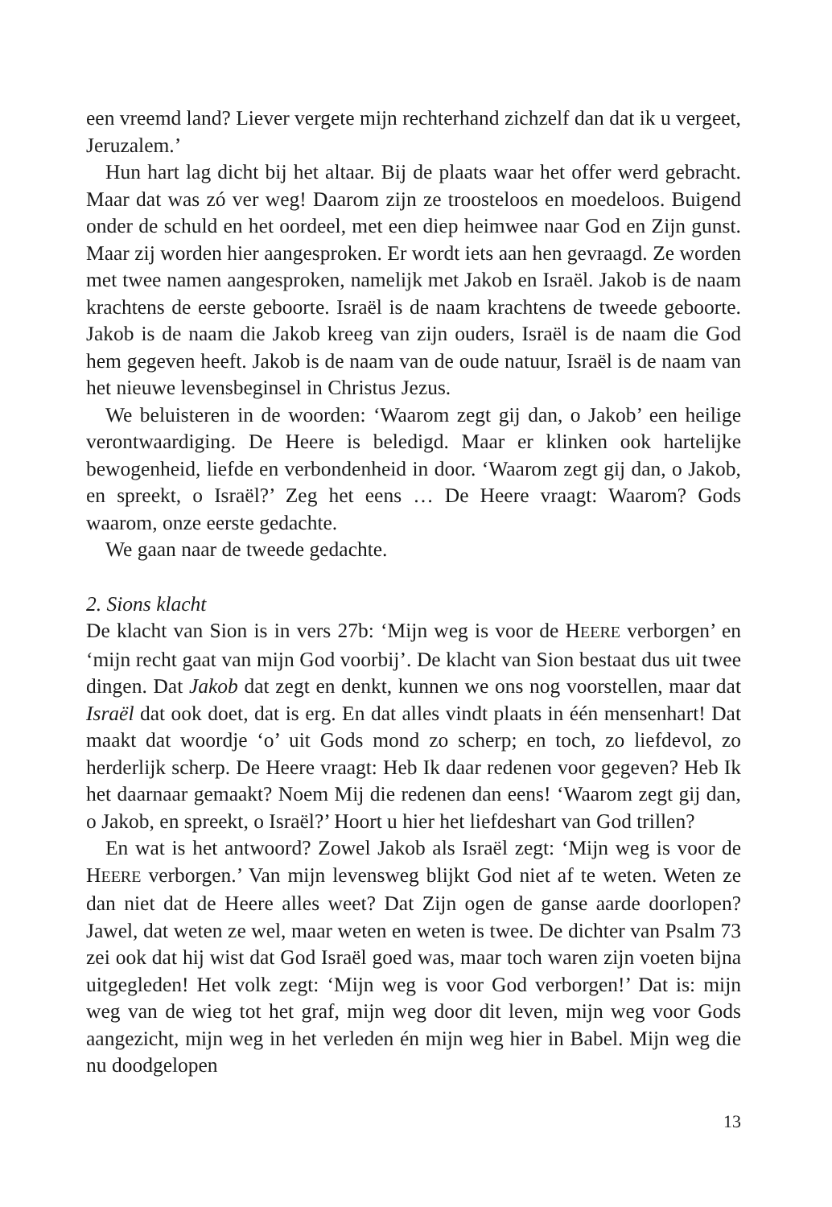een vreemd land? Liever vergete mijn rechterhand zichzelf dan dat ik u vergeet, Jeruzalem.’
Hun hart lag dicht bij het altaar. Bij de plaats waar het offer werd gebracht. Maar dat was zó ver weg! Daarom zijn ze troosteloos en moedeloos. Buigend onder de schuld en het oordeel, met een diep heimwee naar God en Zijn gunst. Maar zij worden hier aangesproken. Er wordt iets aan hen gevraagd. Ze worden met twee namen aange­sproken, namelijk met Jakob en Israël. Jakob is de naam krachtens de eerste geboorte. Israël is de naam krachtens de tweede geboorte. Jakob is de naam die Jakob kreeg van zijn ouders, Israël is de naam die God hem gegeven heeft. Jakob is de naam van de oude natuur, Israël is de naam van het nieuwe levensbeginsel in Christus Jezus.
We beluisteren in de woorden: ‘Waarom zegt gij dan, o Jakob’ een heilige verontwaardiging. De Heere is beledigd. Maar er klin­ken ook hartelijke bewogenheid, liefde en verbondenheid in door. ‘Waarom zegt gij dan, o Jakob, en spreekt, o Israël?’ Zeg het eens … De Heere vraagt: Waarom? Gods waarom, onze eerste gedachte.
We gaan naar de tweede gedachte.
2. Sions klacht
De klacht van Sion is in vers 27b: ‘Mijn weg is voor de HEERE verborgen’ en ‘mijn recht gaat van mijn God voorbij’. De klacht van Sion bestaat dus uit twee dingen. Dat Jakob dat zegt en denkt, kunnen we ons nog voorstellen, maar dat Israël dat ook doet, dat is erg. En dat alles vindt plaats in één mensenhart! Dat maakt dat woordje ‘o’ uit Gods mond zo scherp; en toch, zo liefdevol, zo herderlijk scherp. De Heere vraagt: Heb Ik daar redenen voor gegeven? Heb Ik het daarnaar gemaakt? Noem Mij die redenen dan eens! ‘Waarom zegt gij dan, o Jakob, en spreekt, o Israël?’ Hoort u hier het liefdeshart van God trillen?
En wat is het antwoord? Zowel Jakob als Israël zegt: ‘Mijn weg is voor de HEERE verborgen.’ Van mijn levensweg blijkt God niet af te weten. Weten ze dan niet dat de Heere alles weet? Dat Zijn ogen de ganse aarde doorlopen? Jawel, dat weten ze wel, maar weten en weten is twee. De dichter van Psalm 73 zei ook dat hij wist dat God Israël goed was, maar toch waren zijn voeten bijna uitgegleden! Het volk zegt: ‘Mijn weg is voor God verborgen!’ Dat is: mijn weg van de wieg tot het graf, mijn weg door dit leven, mijn weg voor Gods aangezicht, mijn weg in het verleden én mijn weg hier in Babel. Mijn weg die nu doodgelopen
13